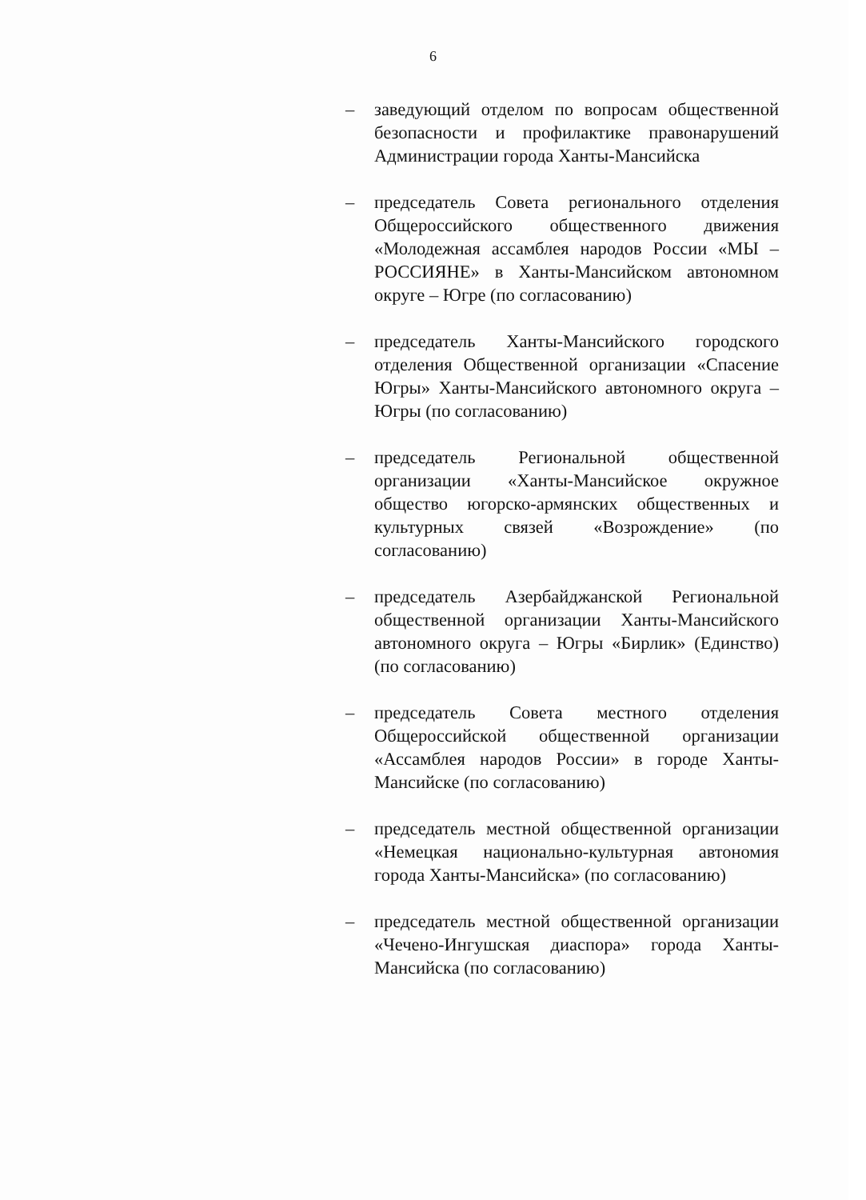6
– заведующий отделом по вопросам общественной безопасности и профилактике правонарушений Администрации города Ханты-Мансийска
– председатель Совета регионального отделения Общероссийского общественного движения «Молодежная ассамблея народов России «МЫ – РОССИЯНЕ» в Ханты-Мансийском автономном округе – Югре (по согласованию)
– председатель Ханты-Мансийского городского отделения Общественной организации «Спасение Югры» Ханты-Мансийского автономного округа – Югры (по согласованию)
– председатель Региональной общественной организации «Ханты-Мансийское окружное общество югорско-армянских общественных и культурных связей «Возрождение» (по согласованию)
– председатель Азербайджанской Региональной общественной организации Ханты-Мансийского автономного округа – Югры «Бирлик» (Единство) (по согласованию)
– председатель Совета местного отделения Общероссийской общественной организации «Ассамблея народов России» в городе Ханты-Мансийске (по согласованию)
– председатель местной общественной организации «Немецкая национально-культурная автономия города Ханты-Мансийска» (по согласованию)
– председатель местной общественной организации «Чечено-Ингушская диаспора» города Ханты-Мансийска (по согласованию)